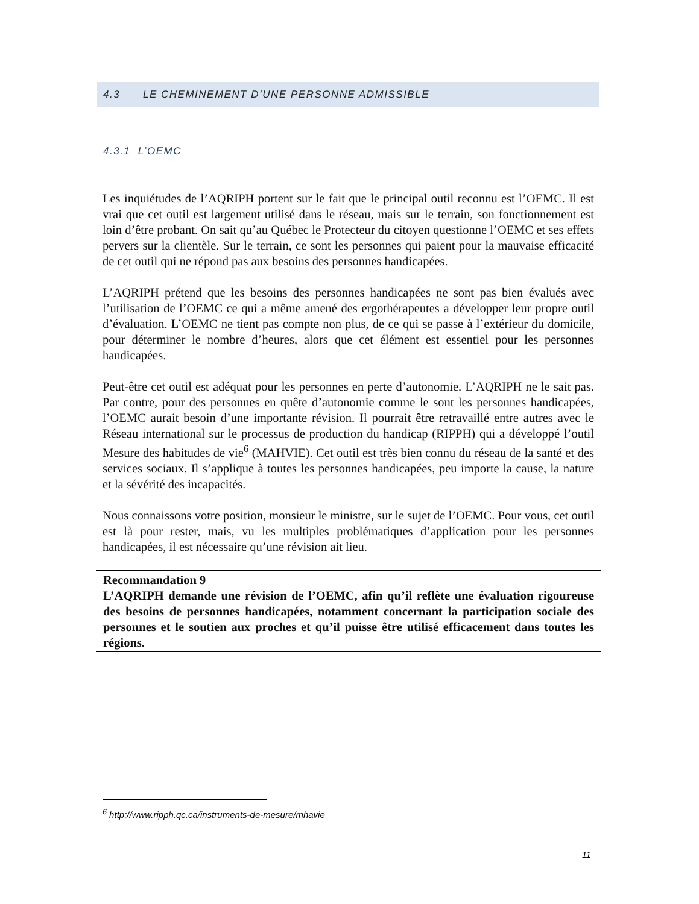4.3 LE CHEMINEMENT D’UNE PERSONNE ADMISSIBLE
4.3.1 L’OEMC
Les inquiétudes de l’AQRIPH portent sur le fait que le principal outil reconnu est l’OEMC. Il est vrai que cet outil est largement utilisé dans le réseau, mais sur le terrain, son fonctionnement est loin d’être probant. On sait qu’au Québec le Protecteur du citoyen questionne l’OEMC et ses effets pervers sur la clientèle. Sur le terrain, ce sont les personnes qui paient pour la mauvaise efficacité de cet outil qui ne répond pas aux besoins des personnes handicapées.
L’AQRIPH prétend que les besoins des personnes handicapées ne sont pas bien évalués avec l’utilisation de l’OEMC ce qui a même amené des ergothérapeutes a développer leur propre outil d’évaluation. L’OEMC ne tient pas compte non plus, de ce qui se passe à l’extérieur du domicile, pour déterminer le nombre d’heures, alors que cet élément est essentiel pour les personnes handicapées.
Peut-être cet outil est adéquat pour les personnes en perte d’autonomie. L’AQRIPH ne le sait pas. Par contre, pour des personnes en quête d’autonomie comme le sont les personnes handicapées, l’OEMC aurait besoin d’une importante révision. Il pourrait être retravaillé entre autres avec le Réseau international sur le processus de production du handicap (RIPPH) qui a développé l’outil Mesure des habitudes de vie<sup>6</sup> (MAHVIE). Cet outil est très bien connu du réseau de la santé et des services sociaux. Il s’applique à toutes les personnes handicapées, peu importe la cause, la nature et la sévérité des incapacités.
Nous connaissons votre position, monsieur le ministre, sur le sujet de l’OEMC. Pour vous, cet outil est là pour rester, mais, vu les multiples problématiques d’application pour les personnes handicapées, il est nécessaire qu’une révision ait lieu.
Recommandation 9
L’AQRIPH demande une révision de l’OEMC, afin qu’il reflète une évaluation rigoureuse des besoins de personnes handicapées, notamment concernant la participation sociale des personnes et le soutien aux proches et qu’il puisse être utilisé efficacement dans toutes les régions.
<sup>6</sup> http://www.ripph.qc.ca/instruments-de-mesure/mhavie
11